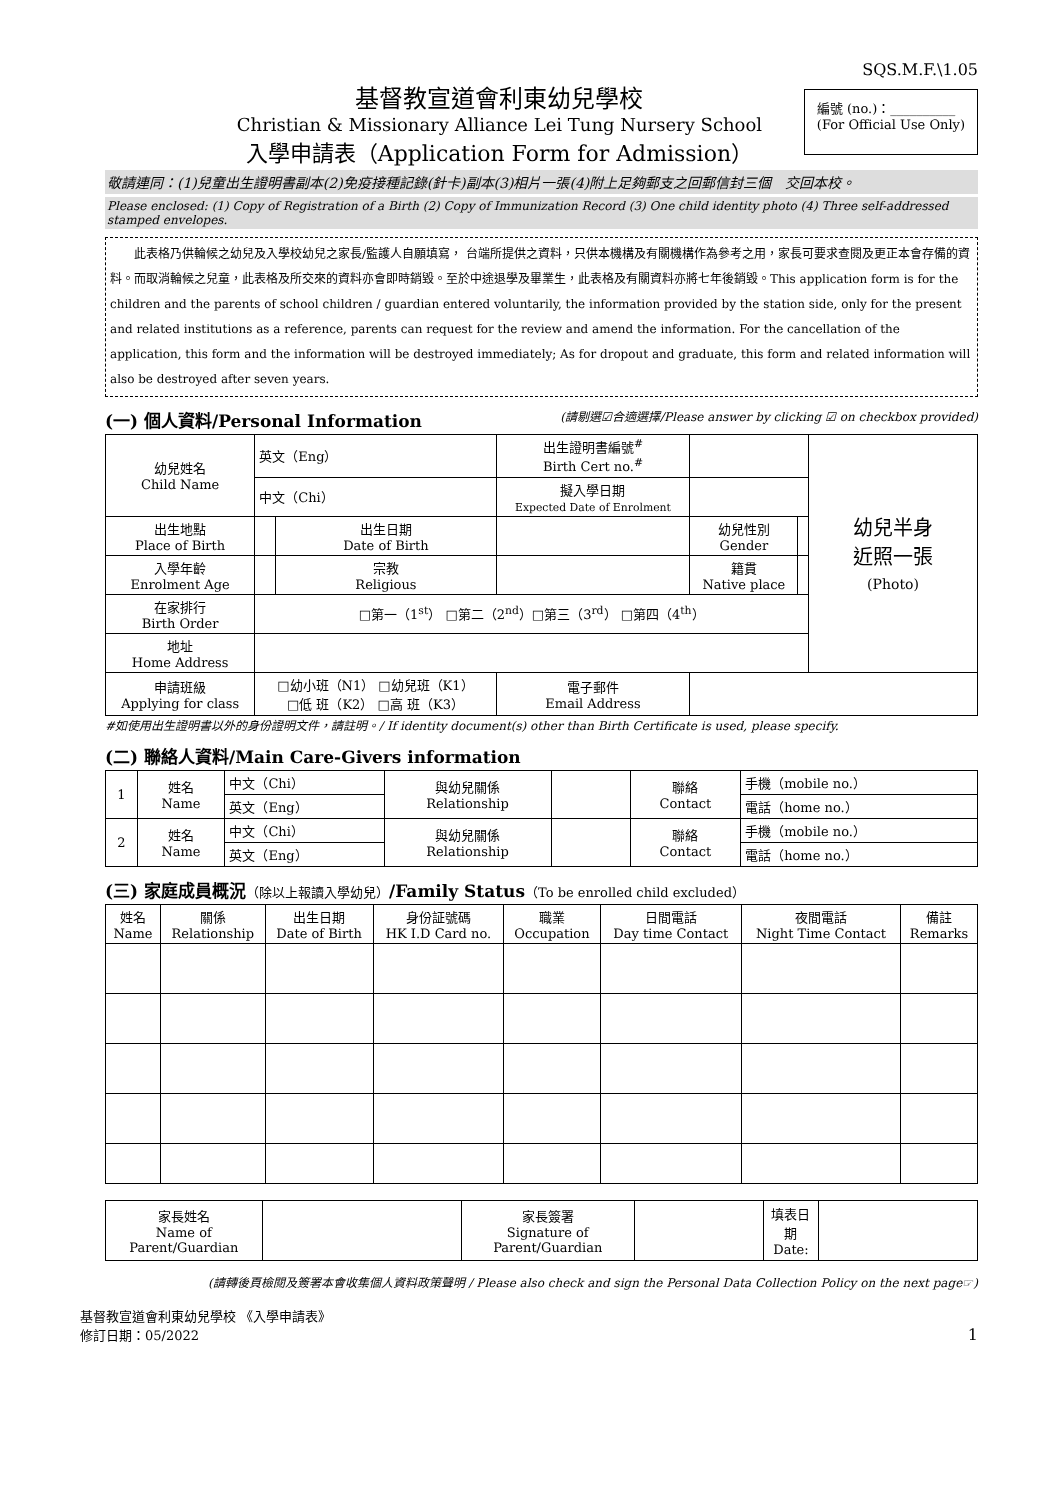SQS.M.F.\1.05
基督教宣道會利東幼兒學校
Christian & Missionary Alliance Lei Tung Nursery School
入學申請表（Application Form for Admission）
編號 (no.)：__________
(For Official Use Only)
敬請連同：(1)兒童出生證明書副本(2)免疫接種記錄(針卡)副本(3)相片一張(4)附上足夠郵支之回郵信封三個　交回本校。
Please enclosed: (1) Copy of Registration of a Birth (2) Copy of Immunization Record (3) One child identity photo (4) Three self-addressed stamped envelopes.
　　此表格乃供輪候之幼兒及入學校幼兒之家長/監護人自願填寫， 台端所提供之資料，只供本機構及有關機構作為參考之用，家長可要求查閱及更正本會存備的資料。而取消輪候之兒童，此表格及所交來的資料亦會即時銷毀。至於中途退學及畢業生，此表格及有關資料亦將七年後銷毀。This application form is for the children and the parents of school children / guardian entered voluntarily, the information provided by the station side, only for the present and related institutions as a reference, parents can request for the review and amend the information. For the cancellation of the application, this form and the information will be destroyed immediately; As for dropout and graduate, this form and related information will also be destroyed after seven years.
(一) 個人資料/Personal Information (請剔選☑合適選擇/Please answer by clicking ☑ on checkbox provided)
| 幼兒姓名 Child Name | 英文（Eng） | | 出生證明書編號<sup>#</sup> Birth Cert no.<sup>#</sup> | | | 幼兒半身 近照一張 (Photo) |
| | 中文（Chi） | | 擬入學日期 Expected Date of Enrolment | | | |
| 出生地點 Place of Birth | | 出生日期 Date of Birth | | 幼兒性別 Gender | | |
| 入學年齡 Enrolment Age | | 宗教 Religious | | 籍貫 Native place | | |
| 在家排行 Birth Order | □第一（1<sup>st</sup>） □第二（2<sup>nd</sup>）□第三（3<sup>rd</sup>） □第四（4<sup>th</sup>） | | | | | |
| 地址 Home Address | | | | | | |
| 申請班級 Applying for class | □幼小班（N1） □幼兒班（K1） □低 班（K2） □高 班（K3） | | 電子郵件 Email Address | | | |
#如使用出生證明書以外的身份證明文件，請註明。/ If identity document(s) other than Birth Certificate is used, please specify.
(二) 聯絡人資料/Main Care-Givers information
| 1 | 姓名 Name | 中文（Chi） | 與幼兒關係 Relationship | | 聯絡 Contact | 手機（mobile no.） |
| | | 英文（Eng） | | | | 電話（home no.） |
| 2 | 姓名 Name | 中文（Chi） | 與幼兒關係 Relationship | | 聯絡 Contact | 手機（mobile no.） |
| | | 英文（Eng） | | | | 電話（home no.） |
(三) 家庭成員概況（除以上報讀入學幼兒）/Family Status（To be enrolled child excluded）
| 姓名 Name | 關係 Relationship | 出生日期 Date of Birth | 身份証號碼 HK I.D Card no. | 職業 Occupation | 日間電話 Day time Contact | 夜間電話 Night Time Contact | 備註 Remarks |
| --- | --- | --- | --- | --- | --- | --- | --- |
| 家長姓名 Name of Parent/Guardian | | 家長簽署 Signature of Parent/Guardian | | 填表日期 Date: | |
(請轉後頁檢閱及簽署本會收集個人資料政策聲明 / Please also check and sign the Personal Data Collection Policy on the next page☞)
基督教宣道會利東幼兒學校 《入學申請表》
修訂日期：05/2022
1